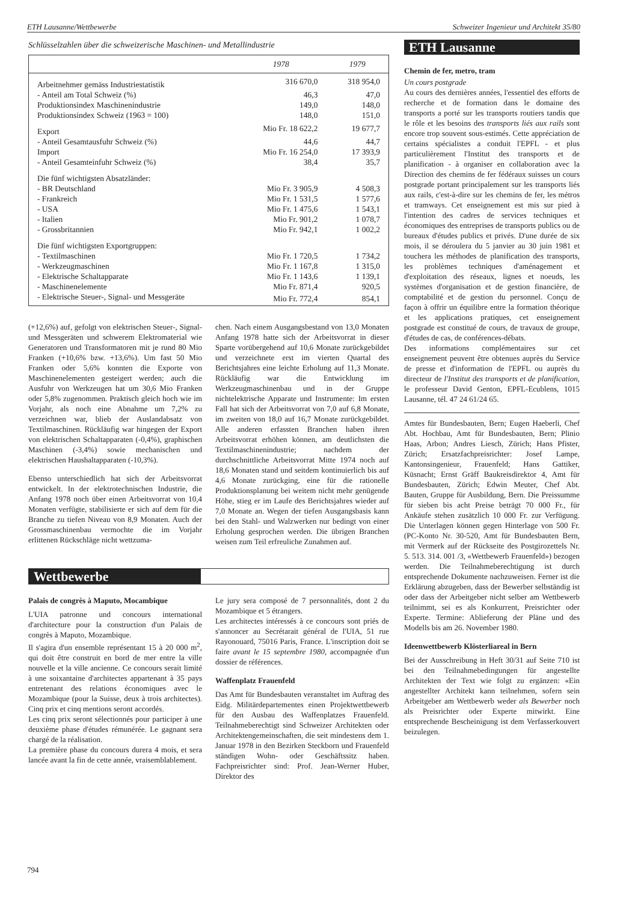ETH Lausanne/Wettbewerbe Schweizer Ingenieur und Architekt 35/80
Schlüsselzahlen über die schweizerische Maschinen- und Metallindustrie
| | 1978 | 1979 |
| --- | --- | --- |
| Arbeitnehmer gemäss Industriestatistik | 316 670,0 | 318 954,0 |
| - Anteil am Total Schweiz (%) | 46,3 | 47,0 |
| Produktionsindex Maschinenindustrie | 149,0 | 148,0 |
| Produktionsindex Schweiz (1963 = 100) | 148,0 | 151,0 |
| Export | Mio Fr. 18 622,2 | 19 677,7 |
| - Anteil Gesamtausfuhr Schweiz (%) | 44,6 | 44,7 |
| Import | Mio Fr. 16 254,0 | 17 393,9 |
| - Anteil Gesamteinfuhr Schweiz (%) | 38,4 | 35,7 |
| Die fünf wichtigsten Absatzländer: | | |
| - BR Deutschland | Mio Fr. 3 905,9 | 4 508,3 |
| - Frankreich | Mio Fr. 1 531,5 | 1 577,6 |
| - USA | Mio Fr. 1 475,6 | 1 543,1 |
| - Italien | Mio Fr. 901,2 | 1 078,7 |
| - Grossbritannien | Mio Fr. 942,1 | 1 002,2 |
| Die fünf wichtigsten Exportgruppen: | | |
| - Textilmaschinen | Mio Fr. 1 720,5 | 1 734,2 |
| - Werkzeugmaschinen | Mio Fr. 1 167,8 | 1 315,0 |
| - Elektrische Schaltapparate | Mio Fr. 1 143,6 | 1 139,1 |
| - Maschinenelemente | Mio Fr. 871,4 | 920,5 |
| - Elektrische Steuer-, Signal- und Messgeräte | Mio Fr. 772,4 | 854,1 |
(+12,6%) auf, gefolgt von elektrischen Steuer-, Signal- und Messgeräten und schwerem Elektromaterial wie Generatoren und Transformatoren mit je rund 80 Mio Franken (+10,6% bzw. +13,6%). Um fast 50 Mio Franken oder 5,6% konnten die Exporte von Maschinenelementen gesteigert werden; auch die Ausfuhr von Werkzeugen hat um 30,6 Mio Franken oder 5,8% zugenommen. Praktisch gleich hoch wie im Vorjahr, als noch eine Abnahme um 7,2% zu verzeichnen war, blieb der Auslandabsatz von Textilmaschinen. Rückläufig war hingegen der Export von elektrischen Schaltapparaten (-0,4%), graphischen Maschinen (-3,4%) sowie mechanischen und elektrischen Haushaltapparaten (-10,3%).
Ebenso unterschiedlich hat sich der Arbeitsvorrat entwickelt. In der elektrotechnischen Industrie, die Anfang 1978 noch über einen Arbeitsvorrat von 10,4 Monaten verfügte, stabilisierte er sich auf dem für die Branche zu tiefen Niveau von 8,9 Monaten. Auch der Grossmaschinenbau vermochte die im Vorjahr erlittenen Rückschläge nicht wettzuma-
chen. Nach einem Ausgangsbestand von 13,0 Monaten Anfang 1978 hatte sich der Arbeitsvorrat in dieser Sparte vorübergehend auf 10,6 Monate zurückgebildet und verzeichnete erst im vierten Quartal des Berichtsjahres eine leichte Erholung auf 11,3 Monate. Rückläufig war die Entwicklung im Werkzeugmaschinenbau und in der Gruppe nichtelektrische Apparate und Instrumente: Im ersten Fall hat sich der Arbeitsvorrat von 7,0 auf 6,8 Monate, im zweiten von 18,0 auf 16,7 Monate zurückgebildet. Alle anderen erfassten Branchen haben ihren Arbeitsvorrat erhöhen können, am deutlichsten die Textilmaschinenindustrie; nachdem der durchschnittliche Arbeitsvorrat Mitte 1974 noch auf 18,6 Monaten stand und seitdem kontinuierlich bis auf 4,6 Monate zurückging, eine für die rationelle Produktionsplanung bei weitem nicht mehr genügende Höhe, stieg er im Laufe des Berichtsjahres wieder auf 7,0 Monate an. Wegen der tiefen Ausgangsbasis kann bei den Stahl- und Walzwerken nur bedingt von einer Erholung gesprochen werden. Die übrigen Branchen weisen zum Teil erfreuliche Zunahmen auf.
Wettbewerbe
Palais de congrès à Maputo, Mocambique
L'UIA patronne und concours international d'architecture pour la construction d'un Palais de congrès à Maputo, Mozambique.
Il s'agira d'un ensemble représentant 15 à 20 000 m<sup>2</sup>, qui doit être construit en bord de mer entre la ville nouvelle et la ville ancienne. Ce concours serait limité à une soixantaine d'architectes appartenant à 35 pays entretenant des relations économiques avec le Mozambique (pour la Suisse, deux à trois architectes). Cinq prix et cinq mentions seront accordés.
Les cinq prix seront sélectionnés pour participer à une deuxième phase d'études rémunérée. Le gagnant sera chargé de la réalisation.
La première phase du concours durera 4 mois, et sera lancée avant la fin de cette année, vraisemblablement.
Le jury sera composé de 7 personnalités, dont 2 du Mozambique et 5 étrangers.
Les architectes intéressés à ce concours sont priés de s'annoncer au Secrétarait général de l'UIA, 51 rue Rayonouard, 75016 Paris, France. L'inscription doit se faire avant le 15 septembre 1980, accompagnée d'un dossier de références.
Waffenplatz Frauenfeld
Das Amt für Bundesbauten veranstaltet im Auftrag des Eidg. Militärdepartementes einen Projektwettbewerb für den Ausbau des Waffenplatzes Frauenfeld. Teilnahmeberechtigt sind Schweizer Architekten oder Architektengemeinschaften, die seit mindestens dem 1. Januar 1978 in den Bezirken Steckborn und Frauenfeld ständigen Wohn- oder Geschäftssitz haben. Fachpreisrichter sind: Prof. Jean-Werner Huber, Direktor des
ETH Lausanne
Chemin de fer, metro, tram
Un cours postgrade
Au cours des dernières années, l'essentiel des efforts de recherche et de formation dans le domaine des transports a porté sur les transports routiers tandis que le rôle et les besoins des transports liés aux rails sont encore trop souvent sous-estimés. Cette appréciation de certains spécialistes a conduit l'EPFL - et plus particulièrement l'Institut des transports et de planification - à organiser en collaboration avec la Direction des chemins de fer fédéraux suisses un cours postgrade portant principalement sur les transports liés aux rails, c'est-à-dire sur les chemins de fer, les métros et tramways. Cet enseignement est mis sur pied à l'intention des cadres de services techniques et économiques des entreprises de transports publics ou de bureaux d'études publics et privés. D'une durée de six mois, il se déroulera du 5 janvier au 30 juin 1981 et touchera les méthodes de planification des transports, les problèmes techniques d'aménagement et d'exploitation des réseaux, lignes et noeuds, les systèmes d'organisation et de gestion financière, de comptabilité et de gestion du personnel. Conçu de façon à offrir un équilibre entre la formation théorique et les applications pratiques, cet enseignement postgrade est constitué de cours, de travaux de groupe, d'études de cas, de conférences-débats.
Des informations complémentaires sur cet enseignement peuvent être obtenues auprès du Service de presse et d'information de l'EPFL ou auprès du directeur de l'Institut des transports et de planification, le professeur David Genton, EPFL-Ecublens, 1015 Lausanne, tél. 47 24 61/24 65.
Amtes für Bundesbauten, Bern; Eugen Haeberli, Chef Abt. Hochbau, Amt für Bundesbauten, Bern; Plinio Haas, Arbon; Andres Liesch, Zürich; Hans Pfister, Zürich; Ersatzfachpreisrichter: Josef Lampe, Kantonsingenieur, Frauenfeld; Hans Gattiker, Küsnacht; Ernst Gräff Baukreisdirektor 4, Amt für Bundesbauten, Zürich; Edwin Meuter, Chef Abt. Bauten, Gruppe für Ausbildung, Bern. Die Preissumme für sieben bis acht Preise beträgt 70 000 Fr., für Ankäufe stehen zusätzlich 10 000 Fr. zur Verfügung. Die Unterlagen können gegen Hinterlage von 500 Fr. (PC-Konto Nr. 30-520, Amt für Bundesbauten Bern, mit Vermerk auf der Rückseite des Postgirozettels Nr. 5. 513. 314. 001 /3, «Wettbewerb Frauenfeld») bezogen werden. Die Teilnahmeberechtigung ist durch entsprechende Dokumente nachzuweisen. Ferner ist die Erklärung abzugeben, dass der Bewerber selbständig ist oder dass der Arbeitgeber nicht selber am Wettbewerb teilnimmt, sei es als Konkurrent, Preisrichter oder Experte. Termine: Ablieferung der Pläne und des Modells bis am 26. November 1980.
Ideenwettbewerb Klösterliareal in Bern
Bei der Ausschreibung in Heft 30/31 auf Seite 710 ist bei den Teilnahmebedingungen für angestellte Architekten der Text wie folgt zu ergänzen: «Ein angestellter Architekt kann teilnehmen, sofern sein Arbeitgeber am Wettbewerb weder als Bewerber noch als Preisrichter oder Experte mitwirkt. Eine entsprechende Bescheinigung ist dem Verfasserkouvert beizulegen.
794